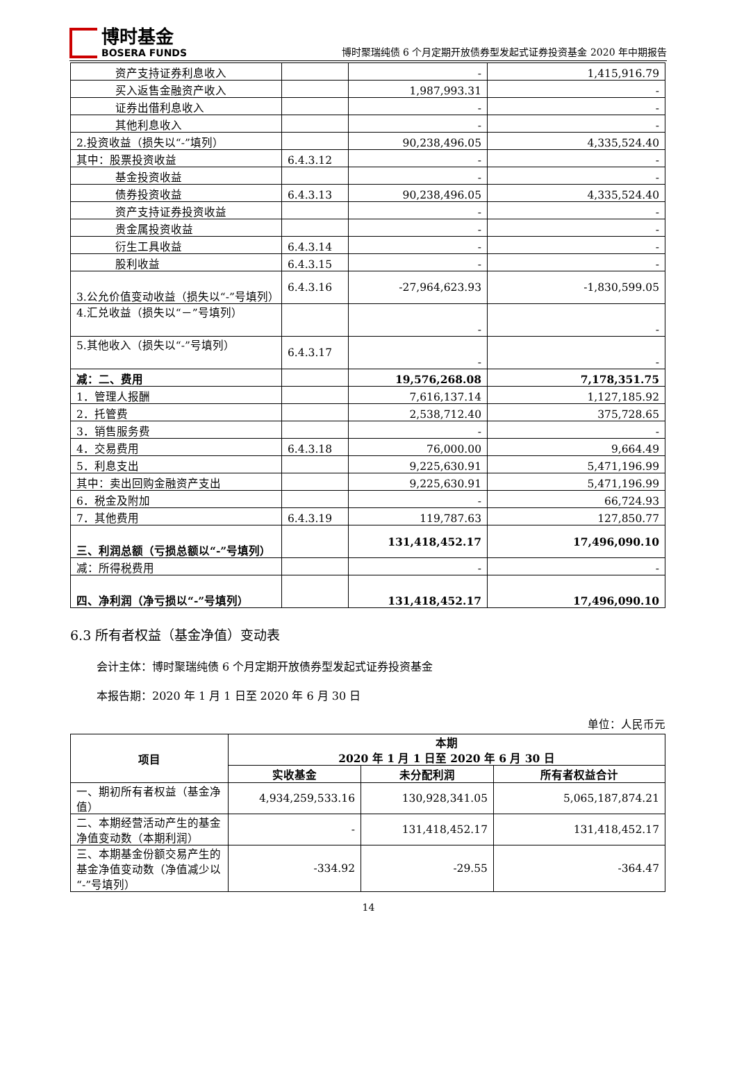博时基金
BOSERA FUNDS
博时聚瑞纯债 6 个月定期开放债券型发起式证券投资基金 2020 年中期报告
| 资产支持证券利息收入 | | - | 1,415,916.79 |
| 买入返售金融资产收入 | | 1,987,993.31 | - |
| 证券出借利息收入 | | - | - |
| 其他利息收入 | | - | - |
| 2.投资收益（损失以“-”填列） | | 90,238,496.05 | 4,335,524.40 |
| 其中：股票投资收益 | 6.4.3.12 | - | - |
| 基金投资收益 | | - | - |
| 债券投资收益 | 6.4.3.13 | 90,238,496.05 | 4,335,524.40 |
| 资产支持证券投资收益 | | - | - |
| 贵金属投资收益 | | - | - |
| 衍生工具收益 | 6.4.3.14 | - | - |
| 股利收益 | 6.4.3.15 | - | - |
| 3.公允价值变动收益（损失以“-”号填列） | 6.4.3.16 | -27,964,623.93 | -1,830,599.05 |
| 4.汇兑收益（损失以“－”号填列） | | - | - |
| 5.其他收入（损失以“-”号填列） | 6.4.3.17 | - | - |
| 减：二、费用 | | 19,576,268.08 | 7,178,351.75 |
| 1．管理人报酬 | | 7,616,137.14 | 1,127,185.92 |
| 2．托管费 | | 2,538,712.40 | 375,728.65 |
| 3．销售服务费 | | - | - |
| 4．交易费用 | 6.4.3.18 | 76,000.00 | 9,664.49 |
| 5．利息支出 | | 9,225,630.91 | 5,471,196.99 |
| 其中：卖出回购金融资产支出 | | 9,225,630.91 | 5,471,196.99 |
| 6．税金及附加 | | - | 66,724.93 |
| 7．其他费用 | 6.4.3.19 | 119,787.63 | 127,850.77 |
| 三、利润总额（亏损总额以“-”号填列） | | 131,418,452.17 | 17,496,090.10 |
| 减：所得税费用 | | - | - |
| 四、净利润（净亏损以“-”号填列） | | 131,418,452.17 | 17,496,090.10 |
6.3 所有者权益（基金净值）变动表
会计主体：博时聚瑞纯债 6 个月定期开放债券型发起式证券投资基金
本报告期：2020 年 1 月 1 日至 2020 年 6 月 30 日
单位：人民币元
| 项目 | 本期 2020 年 1 月 1 日至 2020 年 6 月 30 日 | | |
| --- | --- | --- | --- |
| | 实收基金 | 未分配利润 | 所有者权益合计 |
| 一、期初所有者权益（基金净值） | 4,934,259,533.16 | 130,928,341.05 | 5,065,187,874.21 |
| 二、本期经营活动产生的基金净值变动数（本期利润） | - | 131,418,452.17 | 131,418,452.17 |
| 三、本期基金份额交易产生的基金净值变动数（净值减少以“-”号填列） | -334.92 | -29.55 | -364.47 |
14